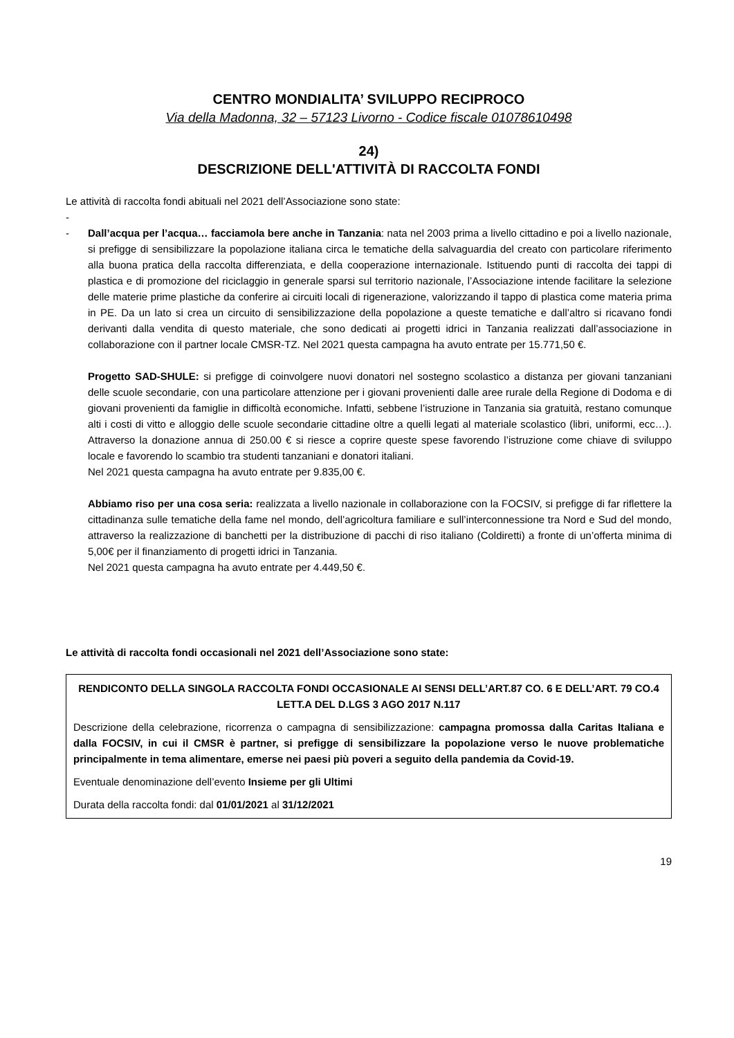CENTRO MONDIALITA’ SVILUPPO RECIPROCO
Via della Madonna, 32 – 57123 Livorno - Codice fiscale 01078610498
24)
DESCRIZIONE DELL'ATTIVITÀ DI RACCOLTA FONDI
Le attività di raccolta fondi abituali nel 2021 dell’Associazione sono state:
-
- Dall’acqua per l’acqua… facciamola bere anche in Tanzania: nata nel 2003 prima a livello cittadino e poi a livello nazionale, si prefigge di sensibilizzare la popolazione italiana circa le tematiche della salvaguardia del creato con particolare riferimento alla buona pratica della raccolta differenziata, e della cooperazione internazionale. Istituendo punti di raccolta dei tappi di plastica e di promozione del riciclaggio in generale sparsi sul territorio nazionale, l’Associazione intende facilitare la selezione delle materie prime plastiche da conferire ai circuiti locali di rigenerazione, valorizzando il tappo di plastica come materia prima in PE. Da un lato si crea un circuito di sensibilizzazione della popolazione a queste tematiche e dall’altro si ricavano fondi derivanti dalla vendita di questo materiale, che sono dedicati ai progetti idrici in Tanzania realizzati dall’associazione in collaborazione con il partner locale CMSR-TZ. Nel 2021 questa campagna ha avuto entrate per 15.771,50 €.
Progetto SAD-SHULE: si prefigge di coinvolgere nuovi donatori nel sostegno scolastico a distanza per giovani tanzaniani delle scuole secondarie, con una particolare attenzione per i giovani provenienti dalle aree rurale della Regione di Dodoma e di giovani provenienti da famiglie in difficoltà economiche. Infatti, sebbene l’istruzione in Tanzania sia gratuità, restano comunque alti i costi di vitto e alloggio delle scuole secondarie cittadine oltre a quelli legati al materiale scolastico (libri, uniformi, ecc…). Attraverso la donazione annua di 250.00 € si riesce a coprire queste spese favorendo l’istruzione come chiave di sviluppo locale e favorendo lo scambio tra studenti tanzaniani e donatori italiani.
Nel 2021 questa campagna ha avuto entrate per 9.835,00 €.
Abbiamo riso per una cosa seria: realizzata a livello nazionale in collaborazione con la FOCSIV, si prefigge di far riflettere la cittadinanza sulle tematiche della fame nel mondo, dell’agricoltura familiare e sull’interconnessione tra Nord e Sud del mondo, attraverso la realizzazione di banchetti per la distribuzione di pacchi di riso italiano (Coldiretti) a fronte di un’offerta minima di 5,00€ per il finanziamento di progetti idrici in Tanzania.
Nel 2021 questa campagna ha avuto entrate per 4.449,50 €.
Le attività di raccolta fondi occasionali nel 2021 dell’Associazione sono state:
RENDICONTO DELLA SINGOLA RACCOLTA FONDI OCCASIONALE AI SENSI DELL’ART.87 CO. 6 E DELL’ART. 79 CO.4 LETT.A DEL D.LGS 3 AGO 2017 N.117
Descrizione della celebrazione, ricorrenza o campagna di sensibilizzazione: campagna promossa dalla Caritas Italiana e dalla FOCSIV, in cui il CMSR è partner, si prefigge di sensibilizzare la popolazione verso le nuove problematiche principalmente in tema alimentare, emerse nei paesi più poveri a seguito della pandemia da Covid-19.
Eventuale denominazione dell’evento Insieme per gli Ultimi
Durata della raccolta fondi: dal 01/01/2021 al 31/12/2021
19